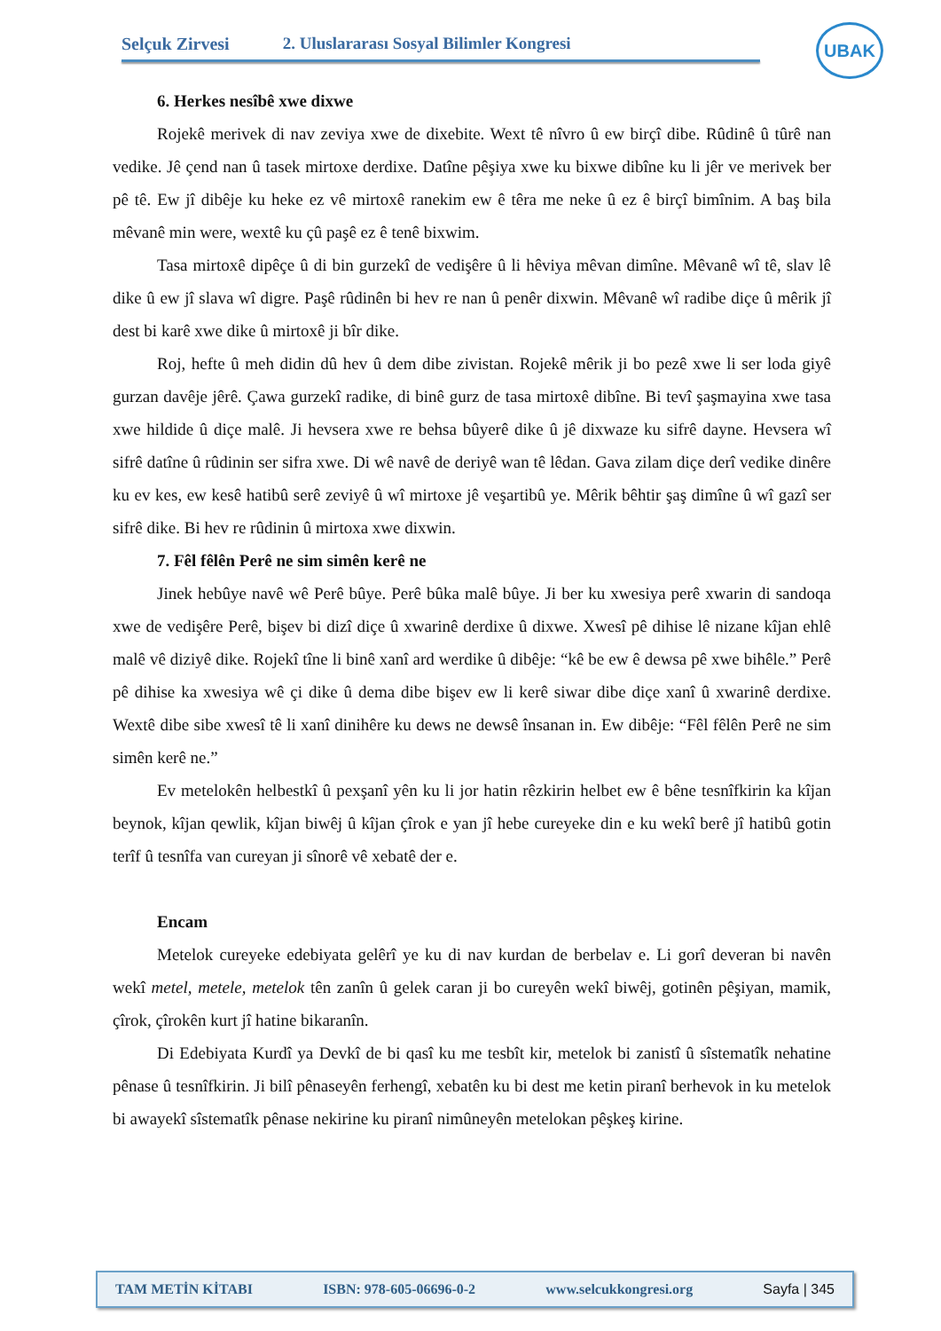Selçuk Zirvesi 2. Uluslararası Sosyal Bilimler Kongresi
UBAK
6. Herkes nesîbê xwe dixwe
Rojekê merivek di nav zeviya xwe de dixebite. Wext tê nîvro û ew birçî dibe. Rûdinê û tûrê nan vedike. Jê çend nan û tasek mirtoxe derdixe. Datîne pêşiya xwe ku bixwe dibîne ku li jêr ve merivek ber pê tê. Ew jî dibêje ku heke ez vê mirtoxê ranekim ew ê têra me neke û ez ê birçî bimînim. A baş bila mêvanê min were, wextê ku çû paşê ez ê tenê bixwim.
Tasa mirtoxê dipêçe û di bin gurzekî de vedişêre û li hêviya mêvan dimîne. Mêvanê wî tê, slav lê dike û ew jî slava wî digre. Paşê rûdinên bi hev re nan û penêr dixwin. Mêvanê wî radibe diçe û mêrik jî dest bi karê xwe dike û mirtoxê ji bîr dike.
Roj, hefte û meh didin dû hev û dem dibe zivistan. Rojekê mêrik ji bo pezê xwe li ser loda giyê gurzan davêje jêrê. Çawa gurzekî radike, di binê gurz de tasa mirtoxê dibîne. Bi tevî şaşmayina xwe tasa xwe hildide û diçe malê. Ji hevsera xwe re behsa bûyerê dike û jê dixwaze ku sifrê dayne. Hevsera wî sifrê datîne û rûdinin ser sifra xwe. Di wê navê de deriyê wan tê lêdan. Gava zilam diçe derî vedike dinêre ku ev kes, ew kesê hatibû serê zeviyê û wî mirtoxe jê veşartibû ye. Mêrik bêhtir şaş dimîne û wî gazî ser sifrê dike. Bi hev re rûdinin û mirtoxa xwe dixwin.
7. Fêl fêlên Perê ne sim simên kerê ne
Jinek hebûye navê wê Perê bûye. Perê bûka malê bûye. Ji ber ku xwesiya perê xwarin di sandoqa xwe de vedişêre Perê, bişev bi dizî diçe û xwarinê derdixe û dixwe. Xwesî pê dihise lê nizane kîjan ehlê malê vê diziyê dike. Rojekî tîne li binê xanî ard werdike û dibêje: “kê be ew ê dewsa pê xwe bihêle.” Perê pê dihise ka xwesiya wê çi dike û dema dibe bişev ew li kerê siwar dibe diçe xanî û xwarinê derdixe. Wextê dibe sibe xwesî tê li xanî dinihêre ku dews ne dewsê însanan in. Ew dibêje: “Fêl fêlên Perê ne sim simên kerê ne.”
Ev metelokên helbestkî û pexşanî yên ku li jor hatin rêzkirin helbet ew ê bêne tesnîfkirin ka kîjan beynok, kîjan qewlik, kîjan biwêj û kîjan çîrok e yan jî hebe cureyeke din e ku wekî berê jî hatibû gotin terîf û tesnîfa van cureyan ji sînorê vê xebatê der e.
Encam
Metelok cureyeke edebiyata gelêrî ye ku di nav kurdan de berbelav e. Li gorî deveran bi navên wekî metel, metele, metelok tên zanîn û gelek caran ji bo cureyên wekî biwêj, gotinên pêşiyan, mamik, çîrok, çîrokên kurt jî hatine bikaranîn.
Di Edebiyata Kurdî ya Devkî de bi qasî ku me tesbît kir, metelok bi zanistî û sîstematîk nehatine pênase û tesnîfkirin. Ji bilî pênaseyên ferhengî, xebatên ku bi dest me ketin piranî berhevok in ku metelok bi awayekî sîstematîk pênase nekirine ku piranî nimûneyên metelokan pêşkeş kirine.
TAM METİN KİTABI ISBN: 978-605-06696-0-2 www.selcukkongresi.org Sayfa | 345